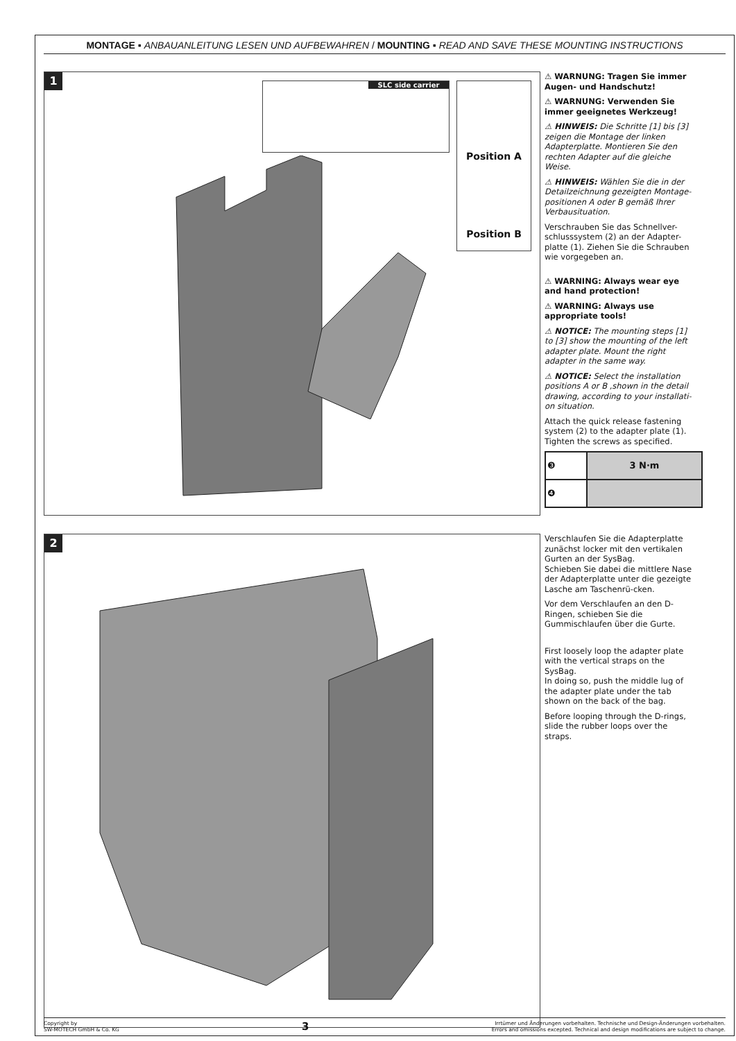MONTAGE ▪ ANBAUANLEITUNG LESEN UND AUFBEWAHREN / MOUNTING ▪ READ AND SAVE THESE MOUNTING INSTRUCTIONS
1 SLC side carrier
Position A
Position B
⚠ WARNUNG: Tragen Sie immer Augen- und Handschutz!
⚠ WARNUNG: Verwenden Sie immer geeignetes Werkzeug!
⚠ HINWEIS: Die Schritte [1] bis [3] zeigen die Montage der linken Adapterplatte. Montieren Sie den rechten Adapter auf die gleiche Weise.
⚠ HINWEIS: Wählen Sie die in der Detailzeichnung gezeigten Montage-positionen A oder B gemäß Ihrer Verbausituation.
Verschrauben Sie das Schnellver-schlusssystem (2) an der Adapter-platte (1). Ziehen Sie die Schrauben wie vorgegeben an.
⚠ WARNING: Always wear eye and hand protection!
⚠ WARNING: Always use appropriate tools!
⚠ NOTICE: The mounting steps [1] to [3] show the mounting of the left adapter plate. Mount the right adapter in the same way.
⚠ NOTICE: Select the installation positions A or B ,shown in the detail drawing, according to your installati-on situation.
Attach the quick release fastening system (2) to the adapter plate (1). Tighten the screws as specified.
| ❸ | 3 N·m |
| ❹ | |
2
Verschlaufen Sie die Adapterplatte zunächst locker mit den vertikalen Gurten an der SysBag.
Schieben Sie dabei die mittlere Nase der Adapterplatte unter die gezeigte Lasche am Taschenrü-cken.
Vor dem Verschlaufen an den D-Ringen, schieben Sie die Gummischlaufen über die Gurte.
First loosely loop the adapter plate with the vertical straps on the SysBag.
In doing so, push the middle lug of the adapter plate under the tab shown on the back of the bag.
Before looping through the D-rings, slide the rubber loops over the straps.
Copyright by
SW-MOTECH GmbH & Co. KG
3
Irrtümer und Änderungen vorbehalten. Technische und Design-Änderungen vorbehalten.
Errors and omissions excepted. Technical and design modifications are subject to change.